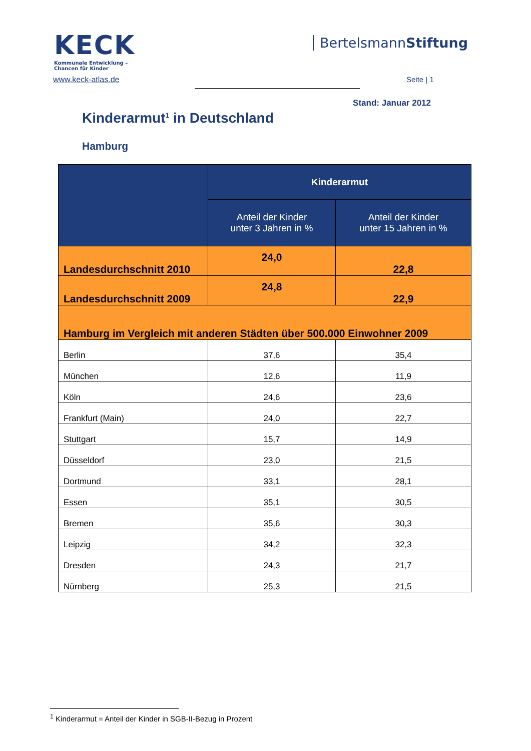KECK
Kommunale Entwicklung –
Chancen für Kinder
BertelsmannStiftung
www.keck-atlas.de Seite | 1
Stand: Januar 2012
Kinderarmut<sup>1</sup> in Deutschland
Hamburg
| | Kinderarmut | |
| --- | --- | --- |
| | Anteil der Kinder unter 3 Jahren in % | Anteil der Kinder unter 15 Jahren in % |
| Landesdurchschnitt 2010 | 24,0 | 22,8 |
| Landesdurchschnitt 2009 | 24,8 | 22,9 |
| Hamburg im Vergleich mit anderen Städten über 500.000 Einwohner 2009 | | |
| Berlin | 37,6 | 35,4 |
| München | 12,6 | 11,9 |
| Köln | 24,6 | 23,6 |
| Frankfurt (Main) | 24,0 | 22,7 |
| Stuttgart | 15,7 | 14,9 |
| Düsseldorf | 23,0 | 21,5 |
| Dortmund | 33,1 | 28,1 |
| Essen | 35,1 | 30,5 |
| Bremen | 35,6 | 30,3 |
| Leipzig | 34,2 | 32,3 |
| Dresden | 24,3 | 21,7 |
| Nürnberg | 25,3 | 21,5 |
<sup>1</sup> Kinderarmut = Anteil der Kinder in SGB-II-Bezug in Prozent